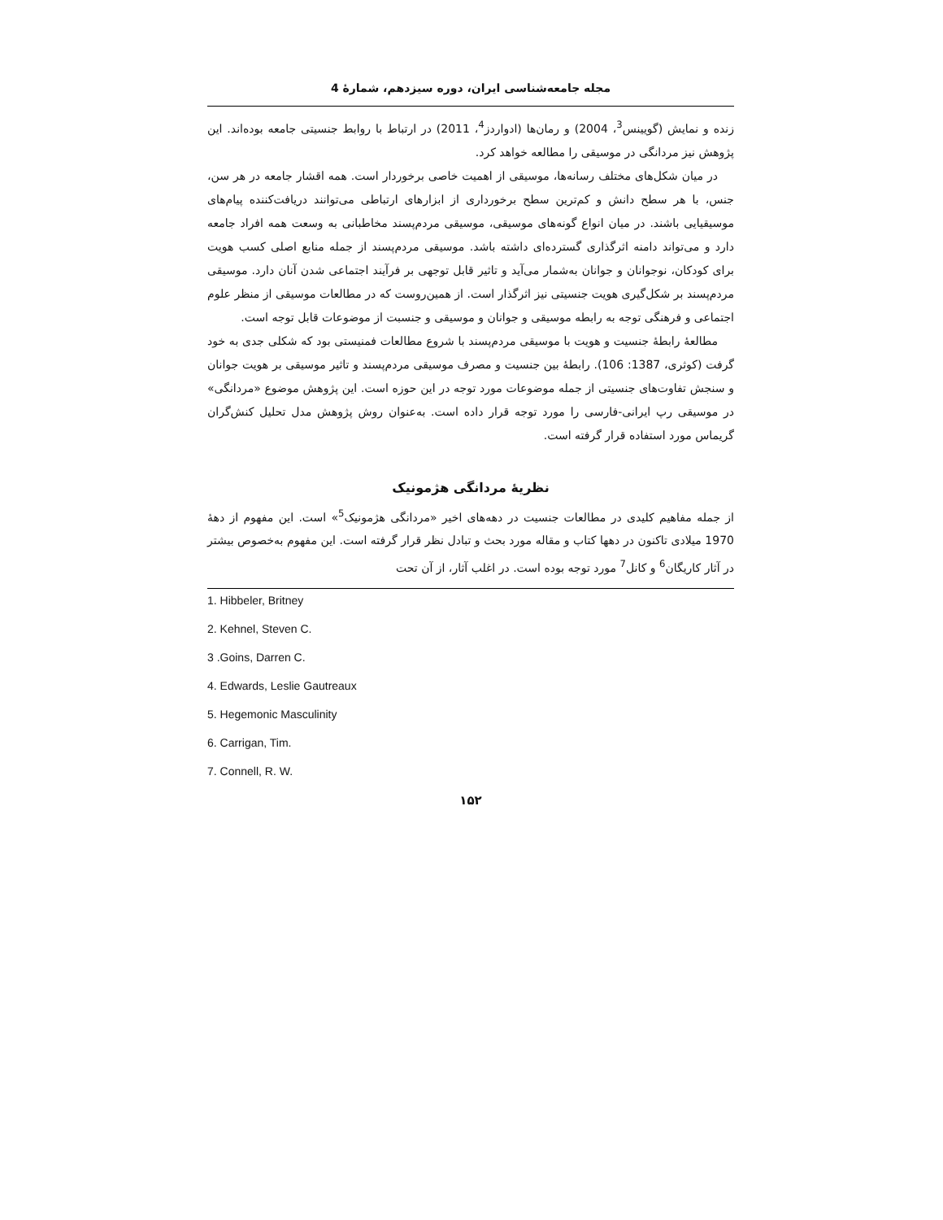مجله جامعه‌شناسی ایران، دوره سیزدهم، شمارۀ 4
زنده و نمایش (گویینس<sup>3</sup>، 2004) و رمان‌ها (ادواردز<sup>4</sup>، 2011) در ارتباط با روابط جنسیتی جامعه بوده‌اند. این پژوهش نیز مردانگی در موسیقی را مطالعه خواهد کرد.
در میان شکل‌های مختلف رسانه‌ها، موسیقی از اهمیت خاصی برخوردار است. همه اقشار جامعه در هر سن، جنس، با هر سطح دانش و کم‌ترین سطح برخورداری از ابزارهای ارتباطی می‌توانند دریافت‌کننده پیام‌های موسیقیایی باشند. در میان انواع گونه‌های موسیقی، موسیقی مردم‌پسند مخاطبانی به وسعت همه افراد جامعه دارد و می‌تواند دامنه اثرگذاری گسترده‌ای داشته باشد. موسیقی مردم‌پسند از جمله منابع اصلی کسب هویت برای کودکان، نوجوانان و جوانان به‌شمار می‌آید و تاثیر قابل توجهی بر فرآیند اجتماعی شدن آنان دارد. موسیقی مردم‌پسند بر شکل‌گیری هویت جنسیتی نیز اثرگذار است. از همین‌روست که در مطالعات موسیقی از منظر علوم اجتماعی و فرهنگی توجه به رابطه موسیقی و جوانان و موسیقی و جنسبت از موضوعات قابل توجه است.
مطالعۀ رابطۀ جنسیت و هویت با موسیقی مردم‌پسند با شروع مطالعات فمنیستی بود که شکلی جدی به خود گرفت (کوثری، 1387: 106). رابطۀ بین جنسیت و مصرف موسیقی مردم‌پسند و تاثیر موسیقی بر هویت جوانان و سنجش تفاوت‌های جنسیتی از جمله موضوعات مورد توجه در این حوزه است. این پژوهش موضوع «مردانگی» در موسیقی رپ ایرانی-فارسی را مورد توجه قرار داده است. به‌عنوان روش پژوهش مدل تحلیل کنش‌گران گریماس مورد استفاده قرار گرفته است.
نظریۀ مردانگی هژمونیک
از جمله مفاهیم کلیدی در مطالعات جنسیت در دهه‌های اخیر «مردانگی هژمونیک<sup>5</sup>» است. این مفهوم از دهۀ 1970 میلادی تاکنون در دهها کتاب و مقاله مورد بحث و تبادل نظر قرار گرفته است. این مفهوم به‌خصوص بیشتر در آثار کاریگان<sup>6</sup> و کانل<sup>7</sup> مورد توجه بوده است. در اغلب آثار، از آن تحت
1. Hibbeler, Britney
2. Kehnel, Steven C.
3 .Goins, Darren C.
4. Edwards, Leslie Gautreaux
5. Hegemonic Masculinity
6. Carrigan, Tim.
7. Connell, R. W.
۱۵۲